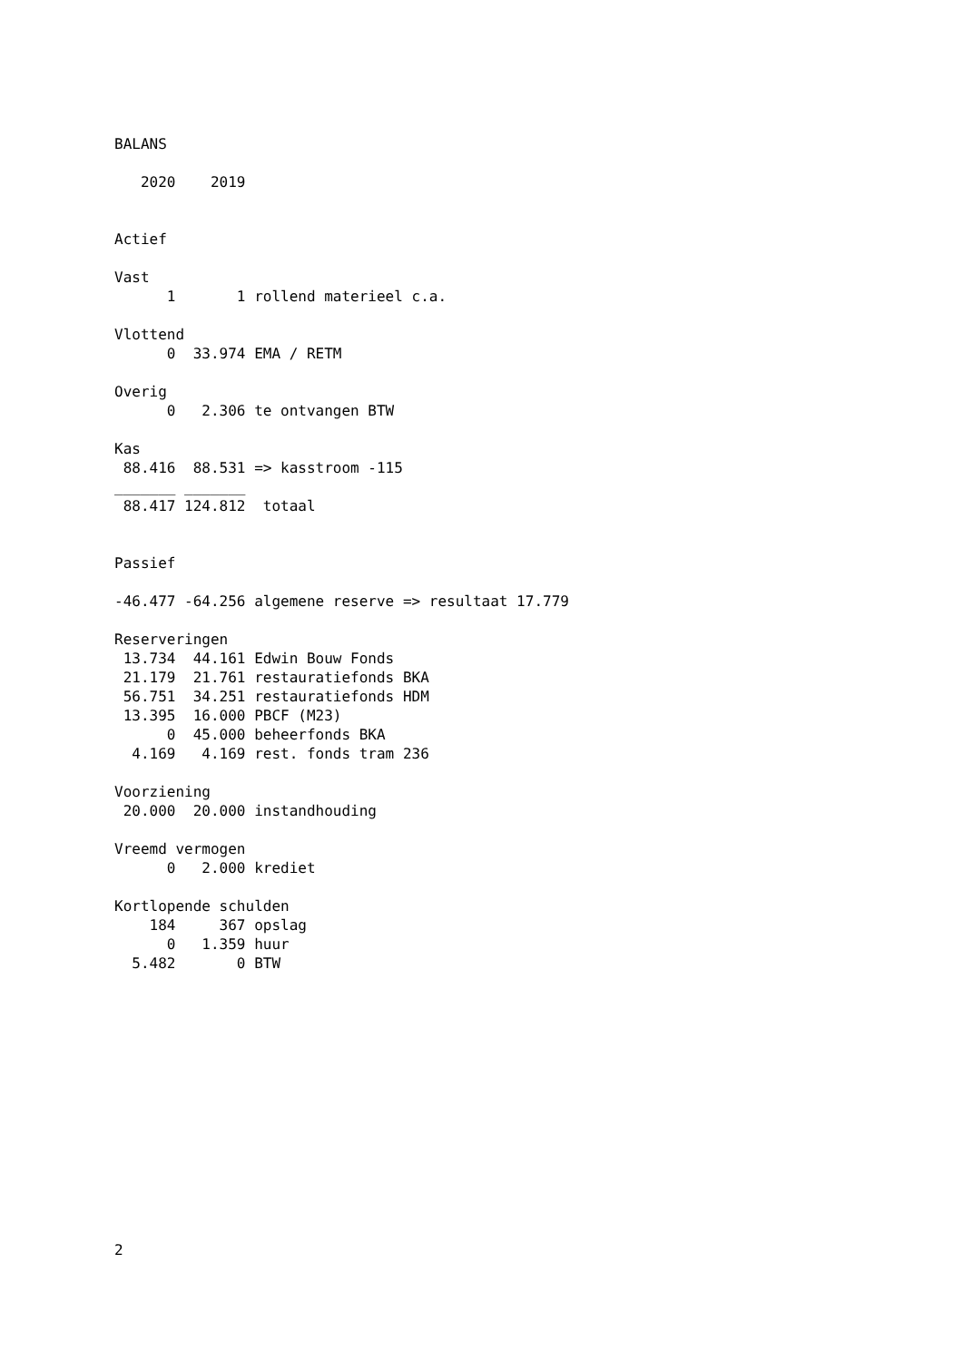BALANS

   2020    2019


Actief

Vast
      1       1 rollend materieel c.a.

Vlottend
      0  33.974 EMA / RETM

Overig
      0   2.306 te ontvangen BTW

Kas
 88.416  88.531 => kasstroom -115
_______ _______
 88.417 124.812  totaal


Passief

-46.477 -64.256 algemene reserve => resultaat 17.779

Reserveringen
 13.734  44.161 Edwin Bouw Fonds
 21.179  21.761 restauratiefonds BKA
 56.751  34.251 restauratiefonds HDM
 13.395  16.000 PBCF (M23)
      0  45.000 beheerfonds BKA
  4.169   4.169 rest. fonds tram 236

Voorziening
 20.000  20.000 instandhouding

Vreemd vermogen
      0   2.000 krediet

Kortlopende schulden
    184     367 opslag
      0   1.359 huur
  5.482       0 BTW
2